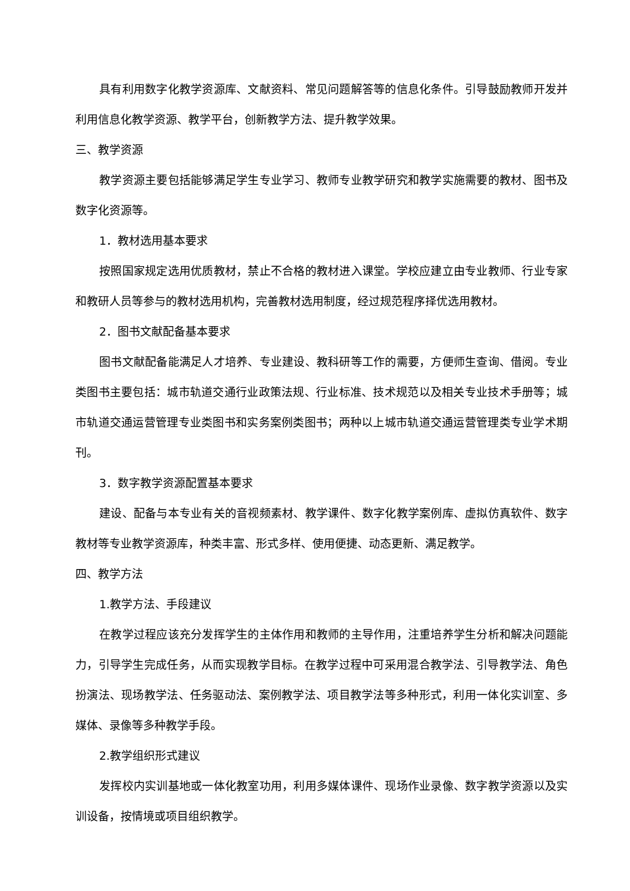具有利用数字化教学资源库、文献资料、常见问题解答等的信息化条件。引导鼓励教师开发并利用信息化教学资源、教学平台，创新教学方法、提升教学效果。
三、教学资源
教学资源主要包括能够满足学生专业学习、教师专业教学研究和教学实施需要的教材、图书及数字化资源等。
1．教材选用基本要求
按照国家规定选用优质教材，禁止不合格的教材进入课堂。学校应建立由专业教师、行业专家和教研人员等参与的教材选用机构，完善教材选用制度，经过规范程序择优选用教材。
2．图书文献配备基本要求
图书文献配备能满足人才培养、专业建设、教科研等工作的需要，方便师生查询、借阅。专业类图书主要包括：城市轨道交通行业政策法规、行业标准、技术规范以及相关专业技术手册等；城市轨道交通运营管理专业类图书和实务案例类图书；两种以上城市轨道交通运营管理类专业学术期刊。
3．数字教学资源配置基本要求
建设、配备与本专业有关的音视频素材、教学课件、数字化教学案例库、虚拟仿真软件、数字教材等专业教学资源库，种类丰富、形式多样、使用便捷、动态更新、满足教学。
四、教学方法
1.教学方法、手段建议
在教学过程应该充分发挥学生的主体作用和教师的主导作用，注重培养学生分析和解决问题能力，引导学生完成任务，从而实现教学目标。在教学过程中可采用混合教学法、引导教学法、角色扮演法、现场教学法、任务驱动法、案例教学法、项目教学法等多种形式，利用一体化实训室、多媒体、录像等多种教学手段。
2.教学组织形式建议
发挥校内实训基地或一体化教室功用，利用多媒体课件、现场作业录像、数字教学资源以及实训设备，按情境或项目组织教学。